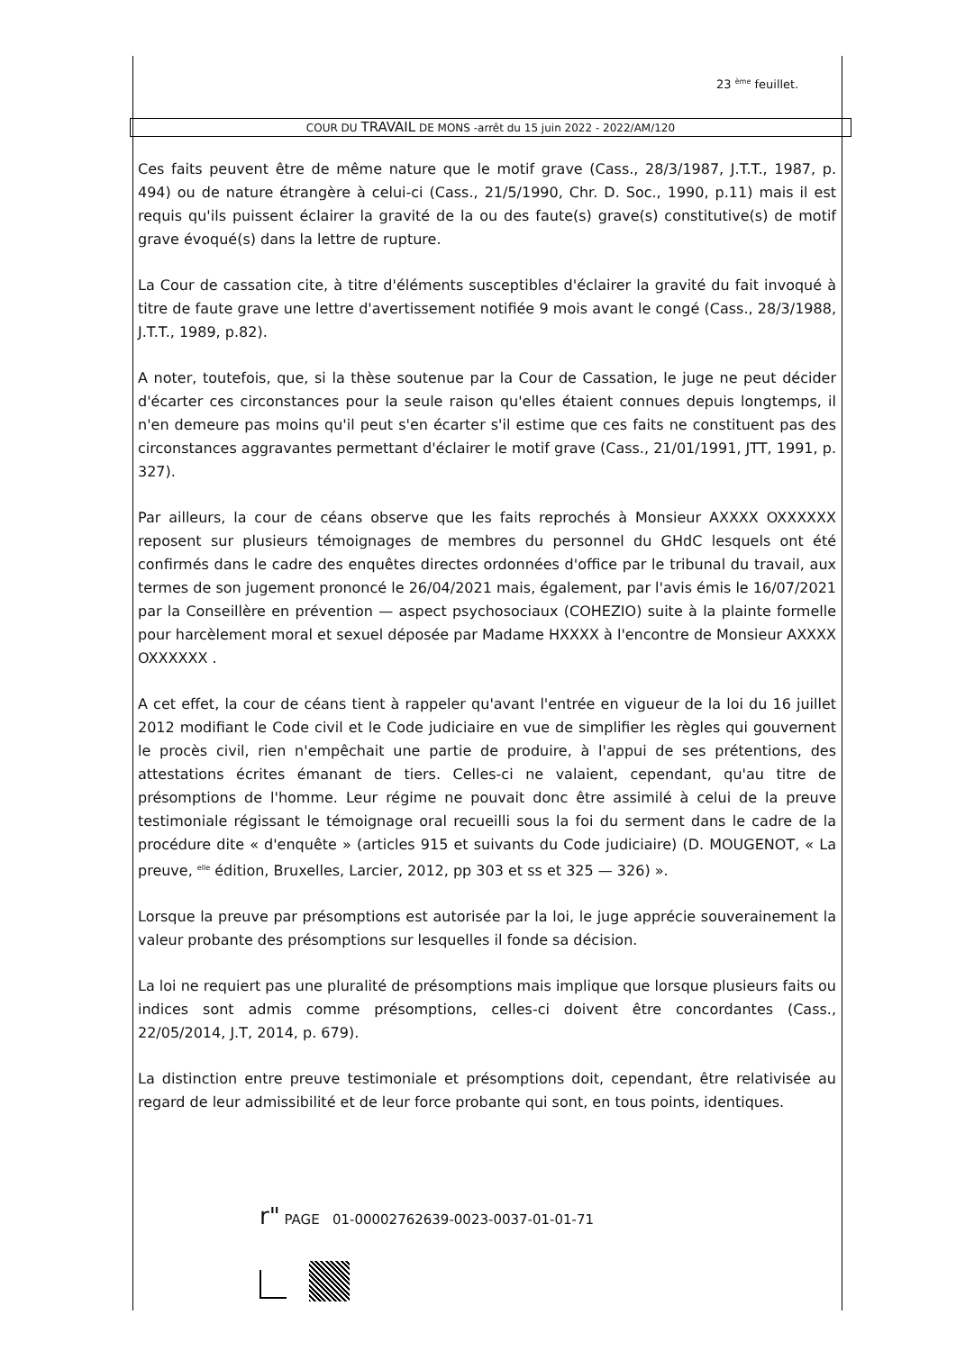23 <sup>ème</sup> feuillet.
COUR DU TRAVAIL DE MONS -arrêt du 15 juin 2022 - 2022/AM/120
Ces faits peuvent être de même nature que le motif grave (Cass., 28/3/1987, J.T.T., 1987, p. 494) ou de nature étrangère à celui-ci (Cass., 21/5/1990, Chr. D. Soc., 1990, p.11) mais il est requis qu'ils puissent éclairer la gravité de la ou des faute(s) grave(s) constitutive(s) de motif grave évoqué(s) dans la lettre de rupture.
La Cour de cassation cite, à titre d'éléments susceptibles d'éclairer la gravité du fait invoqué à titre de faute grave une lettre d'avertissement notifiée 9 mois avant le congé (Cass., 28/3/1988, J.T.T., 1989, p.82).
A noter, toutefois, que, si la thèse soutenue par la Cour de Cassation, le juge ne peut décider d'écarter ces circonstances pour la seule raison qu'elles étaient connues depuis longtemps, il n'en demeure pas moins qu'il peut s'en écarter s'il estime que ces faits ne constituent pas des circonstances aggravantes permettant d'éclairer le motif grave (Cass., 21/01/1991, JTT, 1991, p. 327).
Par ailleurs, la cour de céans observe que les faits reprochés à Monsieur AXXXX OXXXXXX reposent sur plusieurs témoignages de membres du personnel du GHdC lesquels ont été confirmés dans le cadre des enquêtes directes ordonnées d'office par le tribunal du travail, aux termes de son jugement prononcé le 26/04/2021 mais, également, par l'avis émis le 16/07/2021 par la Conseillère en prévention — aspect psychosociaux (COHEZIO) suite à la plainte formelle pour harcèlement moral et sexuel déposée par Madame HXXXX à l'encontre de Monsieur AXXXX OXXXXXX .
A cet effet, la cour de céans tient à rappeler qu'avant l'entrée en vigueur de la loi du 16 juillet 2012 modifiant le Code civil et le Code judiciaire en vue de simplifier les règles qui gouvernent le procès civil, rien n'empêchait une partie de produire, à l'appui de ses prétentions, des attestations écrites émanant de tiers. Celles-ci ne valaient, cependant, qu'au titre de présomptions de l'homme. Leur régime ne pouvait donc être assimilé à celui de la preuve testimoniale régissant le témoignage oral recueilli sous la foi du serment dans le cadre de la procédure dite « d'enquête » (articles 915 et suivants du Code judiciaire) (D. MOUGENOT, « La preuve, <sup>elle</sup> édition, Bruxelles, Larcier, 2012, pp 303 et ss et 325 — 326) ».
Lorsque la preuve par présomptions est autorisée par la loi, le juge apprécie souverainement la valeur probante des présomptions sur lesquelles il fonde sa décision.
La loi ne requiert pas une pluralité de présomptions mais implique que lorsque plusieurs faits ou indices sont admis comme présomptions, celles-ci doivent être concordantes (Cass., 22/05/2014, J.T, 2014, p. 679).
La distinction entre preuve testimoniale et présomptions doit, cependant, être relativisée au regard de leur admissibilité et de leur force probante qui sont, en tous points, identiques.
r" PAGE 01-00002762639-0023-0037-01-01-71